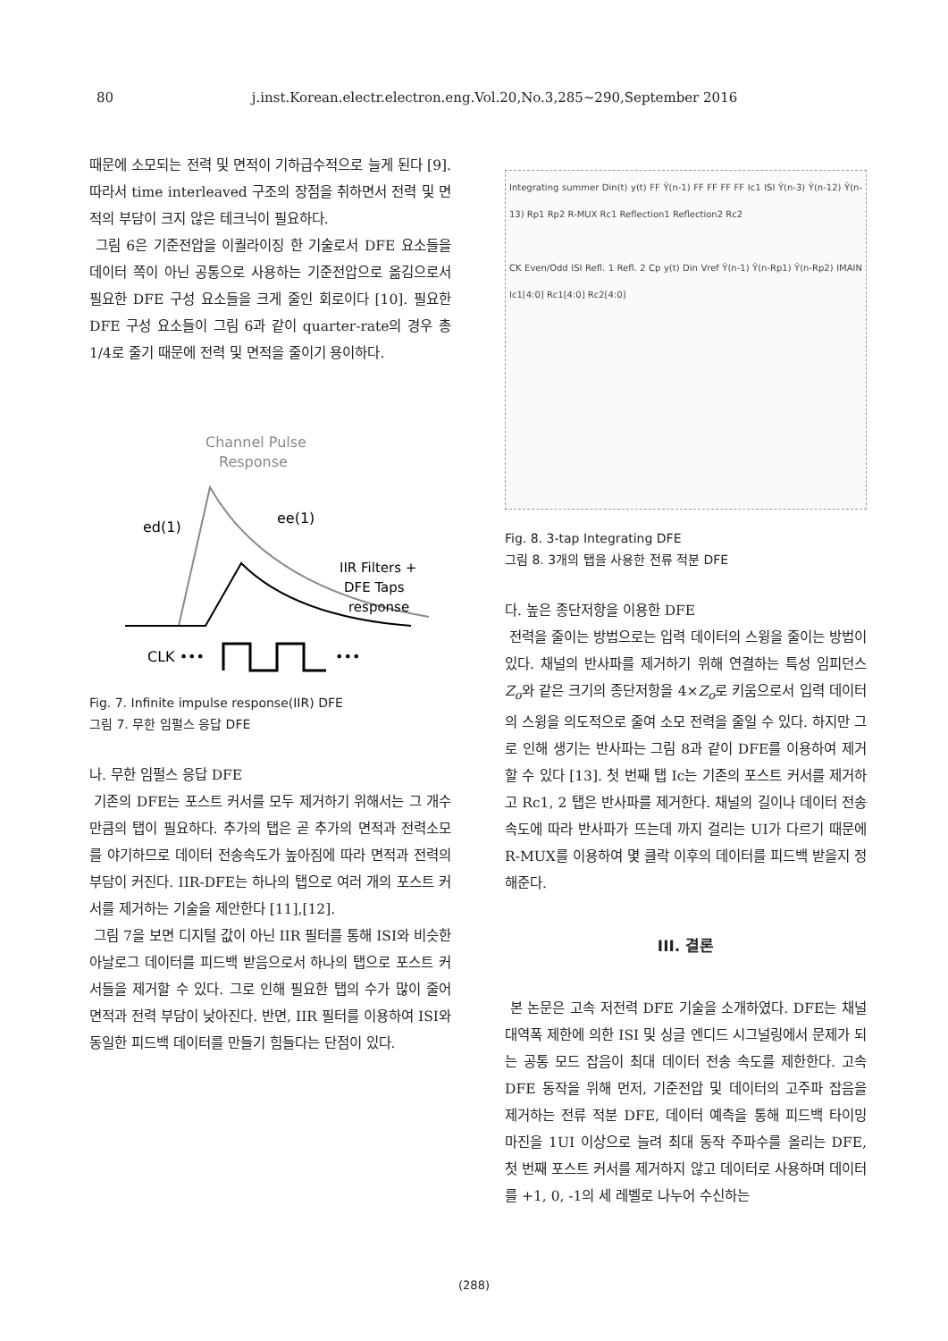80 j.inst.Korean.electr.electron.eng.Vol.20,No.3,285∼290,September 2016
때문에 소모되는 전력 및 면적이 기하급수적으로 늘게 된다 [9]. 따라서 time interleaved 구조의 장점을 취하면서 전력 및 면적의 부담이 크지 않은 테크닉이 필요하다.
그림 6은 기준전압을 이퀄라이징 한 기술로서 DFE 요소들을 데이터 쪽이 아닌 공통으로 사용하는 기준전압으로 옮김으로서 필요한 DFE 구성 요소들을 크게 줄인 회로이다 [10]. 필요한 DFE 구성 요소들이 그림 6과 같이 quarter-rate의 경우 총 1/4로 줄기 때문에 전력 및 면적을 줄이기 용이하다.
Channel Pulse
Response
ed(1)
ee(1)
IIR Filters +
DFE Taps
response
CLK •••
•••
Fig. 7. Infinite impulse response(IIR) DFE
그림 7. 무한 임펄스 응답 DFE
나. 무한 임펄스 응답 DFE
기존의 DFE는 포스트 커서를 모두 제거하기 위해서는 그 개수만큼의 탭이 필요하다. 추가의 탭은 곧 추가의 면적과 전력소모를 야기하므로 데이터 전송속도가 높아짐에 따라 면적과 전력의 부담이 커진다. IIR-DFE는 하나의 탭으로 여러 개의 포스트 커서를 제거하는 기술을 제안한다 [11],[12].
그림 7을 보면 디지털 값이 아닌 IIR 필터를 통해 ISI와 비슷한 아날로그 데이터를 피드백 받음으로서 하나의 탭으로 포스트 커서들을 제거할 수 있다. 그로 인해 필요한 탭의 수가 많이 줄어 면적과 전력 부담이 낮아진다. 반면, IIR 필터를 이용하여 ISI와 동일한 피드백 데이터를 만들기 힘들다는 단점이 있다.
Integrating summer Din(t) y(t) FF Ŷ(n-1) FF FF FF FF Ic1 ISI Ŷ(n-3) Ŷ(n-12) Ŷ(n-13) Rp1 Rp2 R-MUX Rc1 Reflection1 Reflection2 Rc2
CK Even/Odd ISI Refl. 1 Refl. 2 Cp y(t) Din Vref Ŷ(n-1) Ŷ(n-Rp1) Ŷ(n-Rp2) IMAIN Ic1[4:0] Rc1[4:0] Rc2[4:0]
Fig. 8. 3-tap Integrating DFE
그림 8. 3개의 탭을 사용한 전류 적분 DFE
다. 높은 종단저항을 이용한 DFE
전력을 줄이는 방법으로는 입력 데이터의 스윙을 줄이는 방법이 있다. 채널의 반사파를 제거하기 위해 연결하는 특성 임피던스 Z<sub>o</sub>와 같은 크기의 종단저항을 4×Z<sub>o</sub>로 키움으로서 입력 데이터의 스윙을 의도적으로 줄여 소모 전력을 줄일 수 있다. 하지만 그로 인해 생기는 반사파는 그림 8과 같이 DFE를 이용하여 제거할 수 있다 [13]. 첫 번째 탭 Ic는 기존의 포스트 커서를 제거하고 Rc1, 2 탭은 반사파를 제거한다. 채널의 길이나 데이터 전송속도에 따라 반사파가 뜨는데 까지 걸리는 UI가 다르기 때문에 R-MUX를 이용하여 몇 클락 이후의 데이터를 피드백 받을지 정해준다.
III. 결론
본 논문은 고속 저전력 DFE 기술을 소개하였다. DFE는 채널 대역폭 제한에 의한 ISI 및 싱글 엔디드 시그널링에서 문제가 되는 공통 모드 잡음이 최대 데이터 전송 속도를 제한한다. 고속 DFE 동작을 위해 먼저, 기준전압 및 데이터의 고주파 잡음을 제거하는 전류 적분 DFE, 데이터 예측을 통해 피드백 타이밍 마진을 1UI 이상으로 늘려 최대 동작 주파수를 올리는 DFE, 첫 번째 포스트 커서를 제거하지 않고 데이터로 사용하며 데이터를 +1, 0, -1의 세 레벨로 나누어 수신하는
(288)